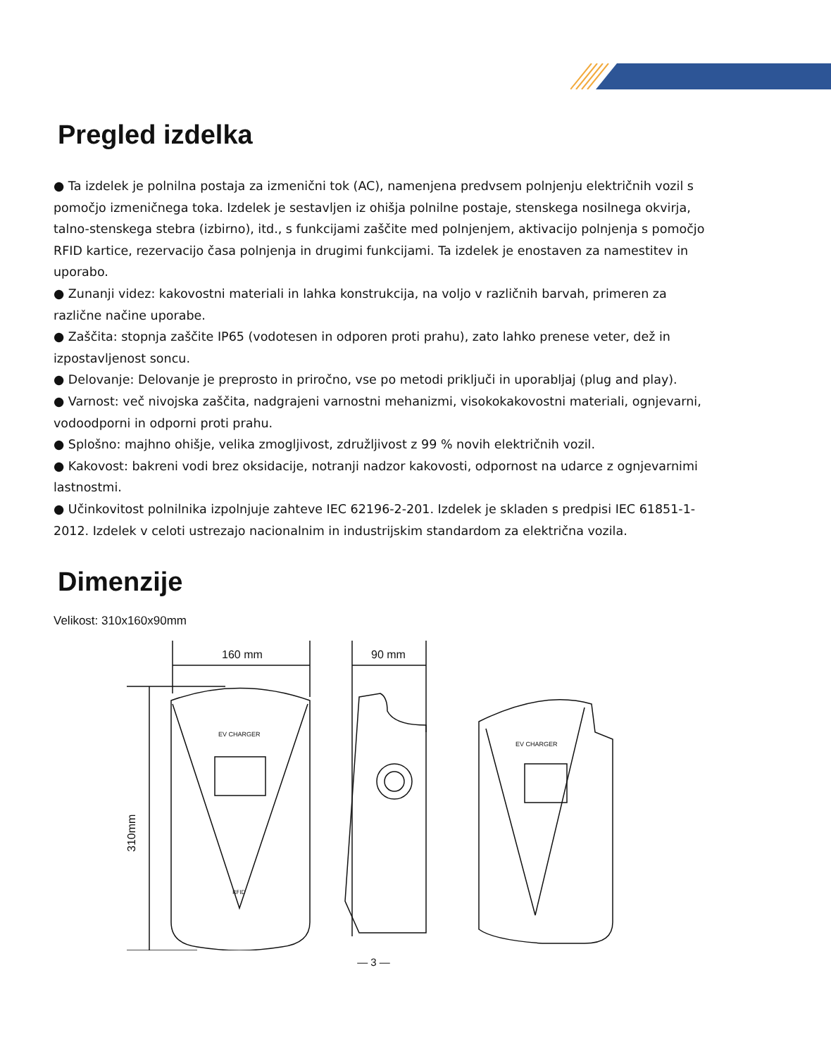Pregled izdelka
● Ta izdelek je polnilna postaja za izmenični tok (AC), namenjena predvsem polnjenju električnih vozil s pomočjo izmeničnega toka. Izdelek je sestavljen iz ohišja polnilne postaje, stenskega nosilnega okvirja, talno-stenskega stebra (izbirno), itd., s funkcijami zaščite med polnjenjem, aktivacijo polnjenja s pomočjo RFID kartice, rezervacijo časa polnjenja in drugimi funkcijami. Ta izdelek je enostaven za namestitev in uporabo.
● Zunanji videz: kakovostni materiali in lahka konstrukcija, na voljo v različnih barvah, primeren za različne načine uporabe.
● Zaščita: stopnja zaščite IP65 (vodotesen in odporen proti prahu), zato lahko prenese veter, dež in izpostavljenost soncu.
● Delovanje: Delovanje je preprosto in priročno, vse po metodi priključi in uporabljaj (plug and play).
● Varnost: več nivojska zaščita, nadgrajeni varnostni mehanizmi, visokokakovostni materiali, ognjevarni, vodoodporni in odporni proti prahu.
● Splošno: majhno ohišje, velika zmogljivost, združljivost z 99 % novih električnih vozil.
● Kakovost: bakreni vodi brez oksidacije, notranji nadzor kakovosti, odpornost na udarce z ognjevarnimi lastnostmi.
● Učinkovitost polnilnika izpolnjuje zahteve IEC 62196-2-201. Izdelek je skladen s predpisi IEC 61851-1-2012. Izdelek v celoti ustrezajo nacionalnim in industrijskim standardom za električna vozila.
Dimenzije
Velikost: 310x160x90mm
160 mm
310mm
EV CHARGER
RFID
90 mm
EV CHARGER
— 3 —